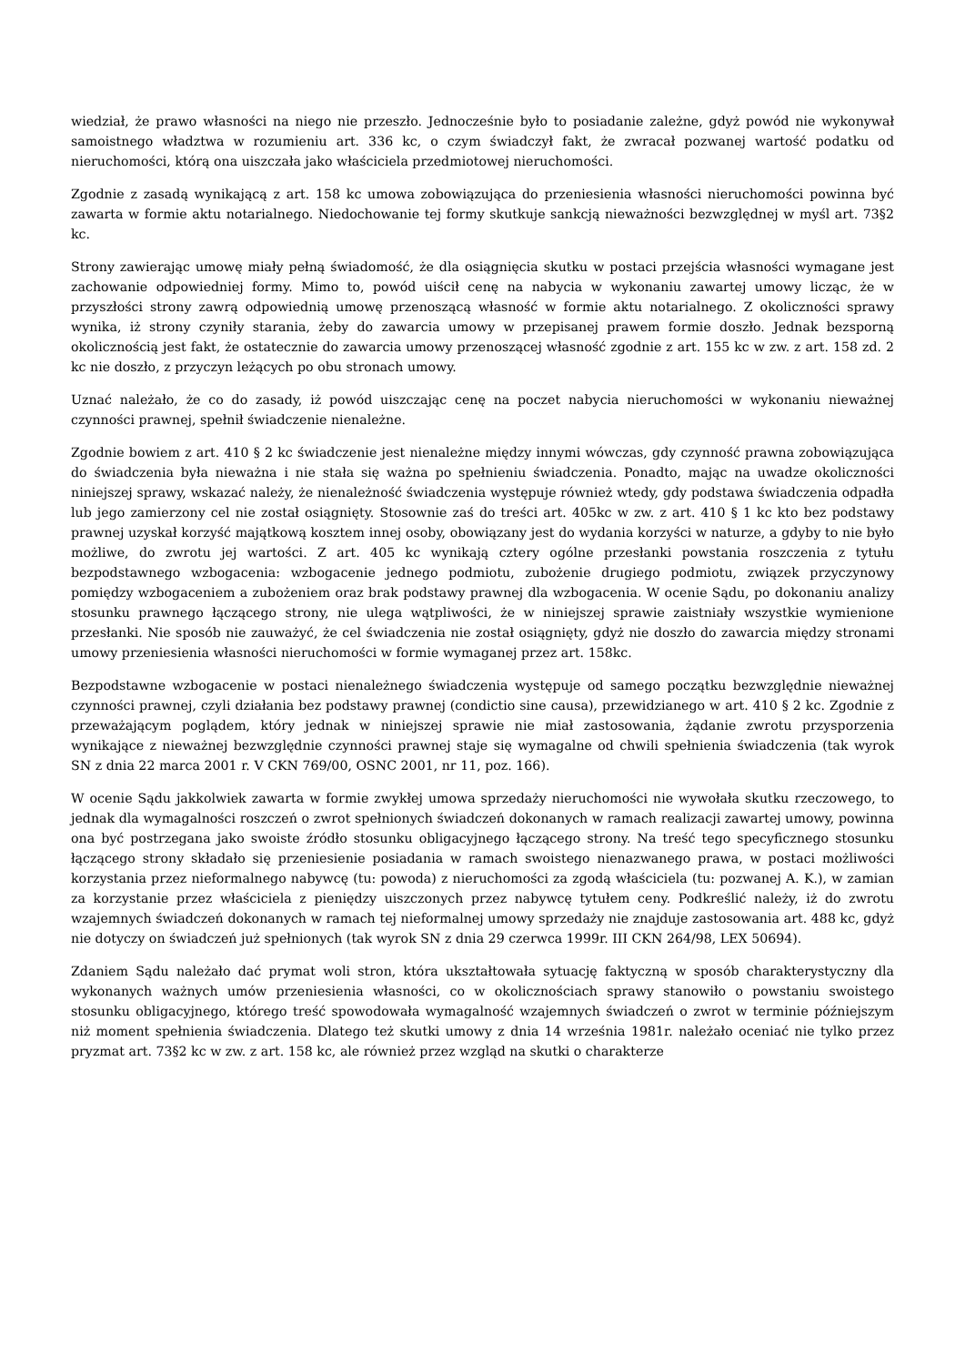wiedział, że prawo własności na niego nie przeszło. Jednocześnie było to posiadanie zależne, gdyż powód nie wykonywał samoistnego władztwa w rozumieniu art. 336 kc, o czym świadczył fakt, że zwracał pozwanej wartość podatku od nieruchomości, którą ona uiszczała jako właściciela przedmiotowej nieruchomości.
Zgodnie z zasadą wynikającą z art. 158 kc umowa zobowiązująca do przeniesienia własności nieruchomości powinna być zawarta w formie aktu notarialnego. Niedochowanie tej formy skutkuje sankcją nieważności bezwzględnej w myśl art. 73§2 kc.
Strony zawierając umowę miały pełną świadomość, że dla osiągnięcia skutku w postaci przejścia własności wymagane jest zachowanie odpowiedniej formy. Mimo to, powód uiścił cenę na nabycia w wykonaniu zawartej umowy licząc, że w przyszłości strony zawrą odpowiednią umowę przenoszącą własność w formie aktu notarialnego. Z okoliczności sprawy wynika, iż strony czyniły starania, żeby do zawarcia umowy w przepisanej prawem formie doszło. Jednak bezsporną okolicznością jest fakt, że ostatecznie do zawarcia umowy przenoszącej własność zgodnie z art. 155 kc w zw. z art. 158 zd. 2 kc nie doszło, z przyczyn leżących po obu stronach umowy.
Uznać należało, że co do zasady, iż powód uiszczając cenę na poczet nabycia nieruchomości w wykonaniu nieważnej czynności prawnej, spełnił świadczenie nienależne.
Zgodnie bowiem z art. 410 § 2 kc świadczenie jest nienależne między innymi wówczas, gdy czynność prawna zobowiązująca do świadczenia była nieważna i nie stała się ważna po spełnieniu świadczenia. Ponadto, mając na uwadze okoliczności niniejszej sprawy, wskazać należy, że nienależność świadczenia występuje również wtedy, gdy podstawa świadczenia odpadła lub jego zamierzony cel nie został osiągnięty. Stosownie zaś do treści art. 405kc w zw. z art. 410 § 1 kc kto bez podstawy prawnej uzyskał korzyść majątkową kosztem innej osoby, obowiązany jest do wydania korzyści w naturze, a gdyby to nie było możliwe, do zwrotu jej wartości. Z art. 405 kc wynikają cztery ogólne przesłanki powstania roszczenia z tytułu bezpodstawnego wzbogacenia: wzbogacenie jednego podmiotu, zubożenie drugiego podmiotu, związek przyczynowy pomiędzy wzbogaceniem a zubożeniem oraz brak podstawy prawnej dla wzbogacenia. W ocenie Sądu, po dokonaniu analizy stosunku prawnego łączącego strony, nie ulega wątpliwości, że w niniejszej sprawie zaistniały wszystkie wymienione przesłanki. Nie sposób nie zauważyć, że cel świadczenia nie został osiągnięty, gdyż nie doszło do zawarcia między stronami umowy przeniesienia własności nieruchomości w formie wymaganej przez art. 158kc.
Bezpodstawne wzbogacenie w postaci nienależnego świadczenia występuje od samego początku bezwzględnie nieważnej czynności prawnej, czyli działania bez podstawy prawnej (condictio sine causa), przewidzianego w art. 410 § 2 kc. Zgodnie z przeważającym poglądem, który jednak w niniejszej sprawie nie miał zastosowania, żądanie zwrotu przysporzenia wynikające z nieważnej bezwzględnie czynności prawnej staje się wymagalne od chwili spełnienia świadczenia (tak wyrok SN z dnia 22 marca 2001 r. V CKN 769/00, OSNC 2001, nr 11, poz. 166).
W ocenie Sądu jakkolwiek zawarta w formie zwykłej umowa sprzedaży nieruchomości nie wywołała skutku rzeczowego, to jednak dla wymagalności roszczeń o zwrot spełnionych świadczeń dokonanych w ramach realizacji zawartej umowy, powinna ona być postrzegana jako swoiste źródło stosunku obligacyjnego łączącego strony. Na treść tego specyficznego stosunku łączącego strony składało się przeniesienie posiadania w ramach swoistego nienazwanego prawa, w postaci możliwości korzystania przez nieformalnego nabywcę (tu: powoda) z nieruchomości za zgodą właściciela (tu: pozwanej A. K.), w zamian za korzystanie przez właściciela z pieniędzy uiszczonych przez nabywcę tytułem ceny. Podkreślić należy, iż do zwrotu wzajemnych świadczeń dokonanych w ramach tej nieformalnej umowy sprzedaży nie znajduje zastosowania art. 488 kc, gdyż nie dotyczy on świadczeń już spełnionych (tak wyrok SN z dnia 29 czerwca 1999r. III CKN 264/98, LEX 50694).
Zdaniem Sądu należało dać prymat woli stron, która ukształtowała sytuację faktyczną w sposób charakterystyczny dla wykonanych ważnych umów przeniesienia własności, co w okolicznościach sprawy stanowiło o powstaniu swoistego stosunku obligacyjnego, którego treść spowodowała wymagalność wzajemnych świadczeń o zwrot w terminie późniejszym niż moment spełnienia świadczenia. Dlatego też skutki umowy z dnia 14 września 1981r. należało oceniać nie tylko przez pryzmat art. 73§2 kc w zw. z art. 158 kc, ale również przez wzgląd na skutki o charakterze